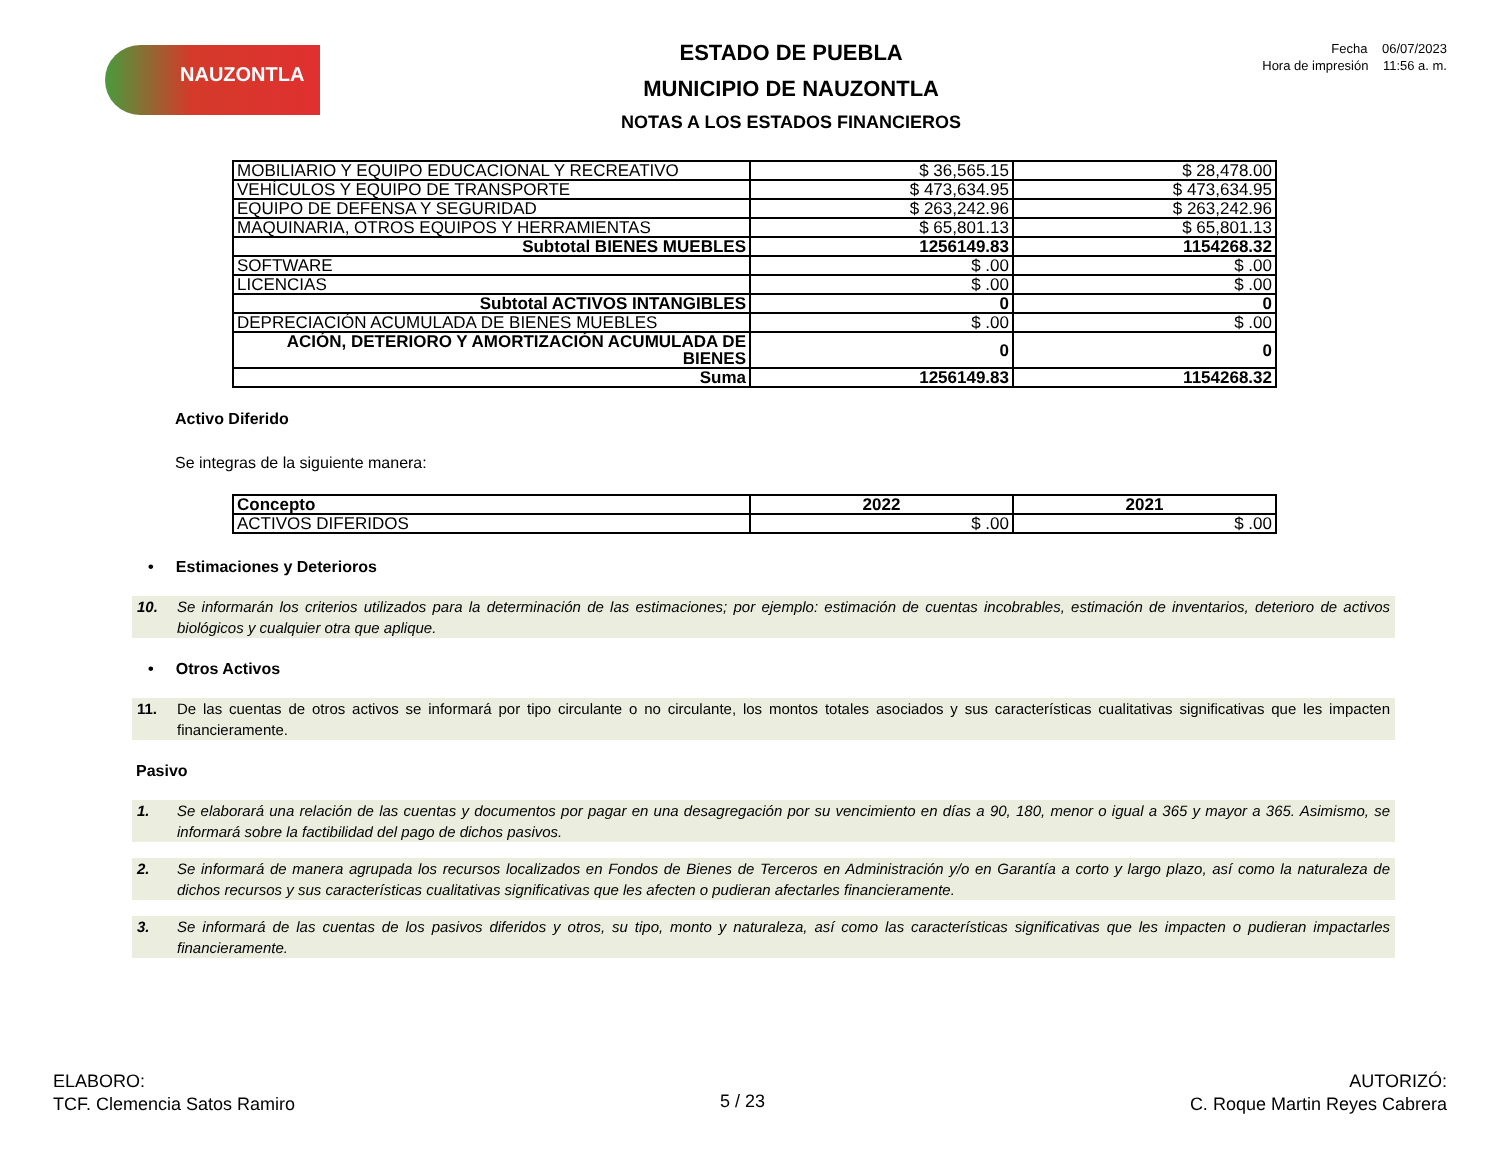NAUZONTLA
ESTADO DE PUEBLA
MUNICIPIO DE NAUZONTLA
NOTAS A LOS ESTADOS FINANCIEROS
Fecha 06/07/2023
Hora de impresión 11:56 a. m.
| MOBILIARIO Y EQUIPO EDUCACIONAL Y RECREATIVO | $ 36,565.15 | $ 28,478.00 |
| VEHÍCULOS Y EQUIPO DE TRANSPORTE | $ 473,634.95 | $ 473,634.95 |
| EQUIPO DE DEFENSA Y SEGURIDAD | $ 263,242.96 | $ 263,242.96 |
| MAQUINARIA, OTROS EQUIPOS Y HERRAMIENTAS | $ 65,801.13 | $ 65,801.13 |
| Subtotal BIENES MUEBLES | 1256149.83 | 1154268.32 |
| SOFTWARE | $ .00 | $ .00 |
| LICENCIAS | $ .00 | $ .00 |
| Subtotal ACTIVOS INTANGIBLES | 0 | 0 |
| DEPRECIACIÓN ACUMULADA DE BIENES MUEBLES | $ .00 | $ .00 |
| ACIÓN, DETERIORO Y AMORTIZACIÓN ACUMULADA DE BIENES | 0 | 0 |
| Suma | 1256149.83 | 1154268.32 |
Activo Diferido
Se integras de la siguiente manera:
| Concepto | 2022 | 2021 |
| --- | --- | --- |
| ACTIVOS DIFERIDOS | $ .00 | $ .00 |
• Estimaciones y Deterioros
10. Se informarán los criterios utilizados para la determinación de las estimaciones; por ejemplo: estimación de cuentas incobrables, estimación de inventarios, deterioro de activos biológicos y cualquier otra que aplique.
• Otros Activos
11. De las cuentas de otros activos se informará por tipo circulante o no circulante, los montos totales asociados y sus características cualitativas significativas que les impacten financieramente.
Pasivo
1. Se elaborará una relación de las cuentas y documentos por pagar en una desagregación por su vencimiento en días a 90, 180, menor o igual a 365 y mayor a 365. Asimismo, se informará sobre la factibilidad del pago de dichos pasivos.
2. Se informará de manera agrupada los recursos localizados en Fondos de Bienes de Terceros en Administración y/o en Garantía a corto y largo plazo, así como la naturaleza de dichos recursos y sus características cualitativas significativas que les afecten o pudieran afectarles financieramente.
3. Se informará de las cuentas de los pasivos diferidos y otros, su tipo, monto y naturaleza, así como las características significativas que les impacten o pudieran impactarles financieramente.
ELABORO:
TCF. Clemencia Satos Ramiro
5 / 23
AUTORIZÓ:
C. Roque Martin Reyes Cabrera